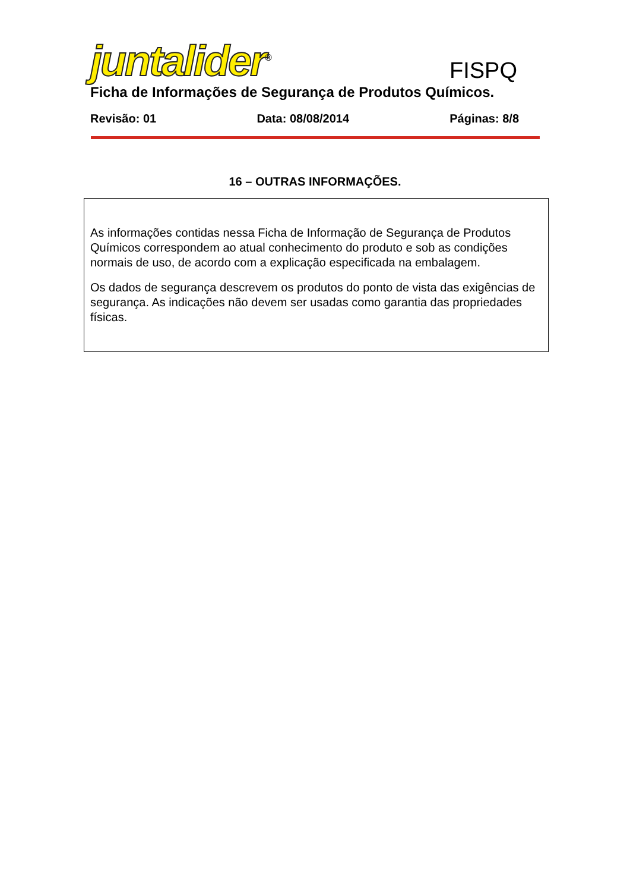juntalider<sup>®</sup>
FISPQ
Ficha de Informações de Segurança de Produtos Químicos.
Revisão: 01 Data: 08/08/2014 Páginas: 8/8
16 – OUTRAS INFORMAÇÕES.
As informações contidas nessa Ficha de Informação de Segurança de Produtos Químicos correspondem ao atual conhecimento do produto e sob as condições normais de uso, de acordo com a explicação especificada na embalagem.
Os dados de segurança descrevem os produtos do ponto de vista das exigências de segurança. As indicações não devem ser usadas como garantia das propriedades físicas.